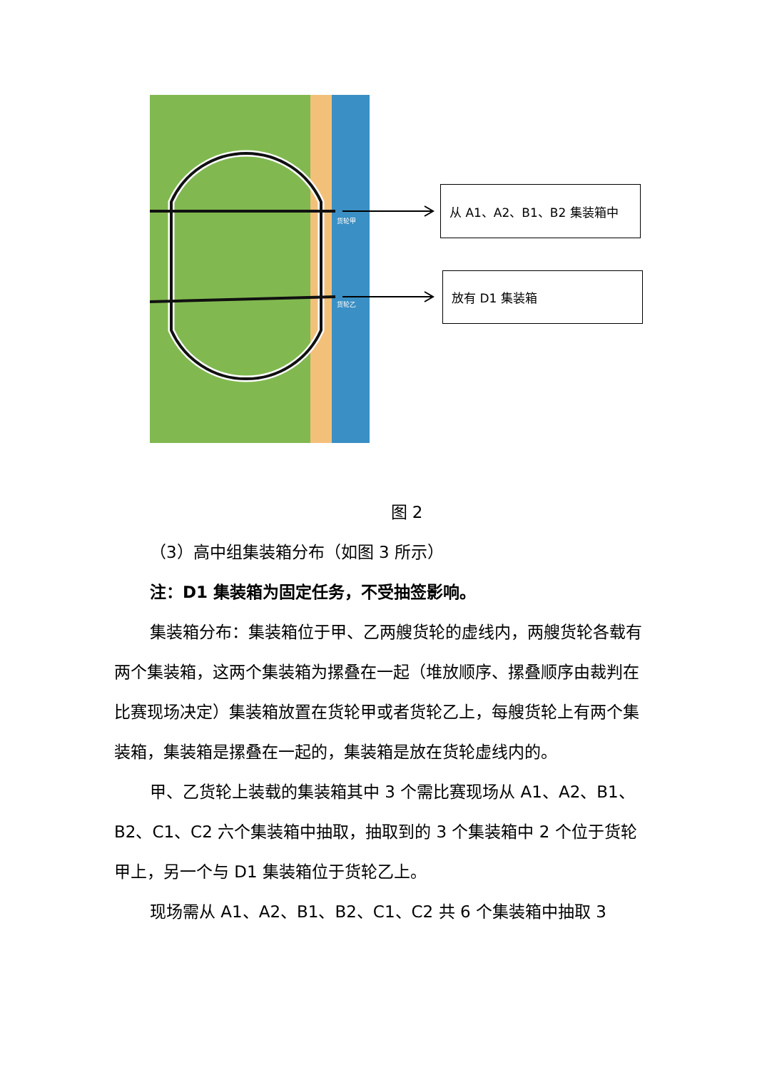货轮甲
货轮乙
从 A1、A2、B1、B2 集装箱中
放有 D1 集装箱
图 2
（3）高中组集装箱分布（如图 3 所示）
注：D1 集装箱为固定任务，不受抽签影响。
集装箱分布：集装箱位于甲、乙两艘货轮的虚线内，两艘货轮各载有两个集装箱，这两个集装箱为摞叠在一起（堆放顺序、摞叠顺序由裁判在比赛现场决定）集装箱放置在货轮甲或者货轮乙上，每艘货轮上有两个集装箱，集装箱是摞叠在一起的，集装箱是放在货轮虚线内的。
甲、乙货轮上装载的集装箱其中 3 个需比赛现场从 A1、A2、B1、B2、C1、C2 六个集装箱中抽取，抽取到的 3 个集装箱中 2 个位于货轮甲上，另一个与 D1 集装箱位于货轮乙上。
现场需从 A1、A2、B1、B2、C1、C2 共 6 个集装箱中抽取 3